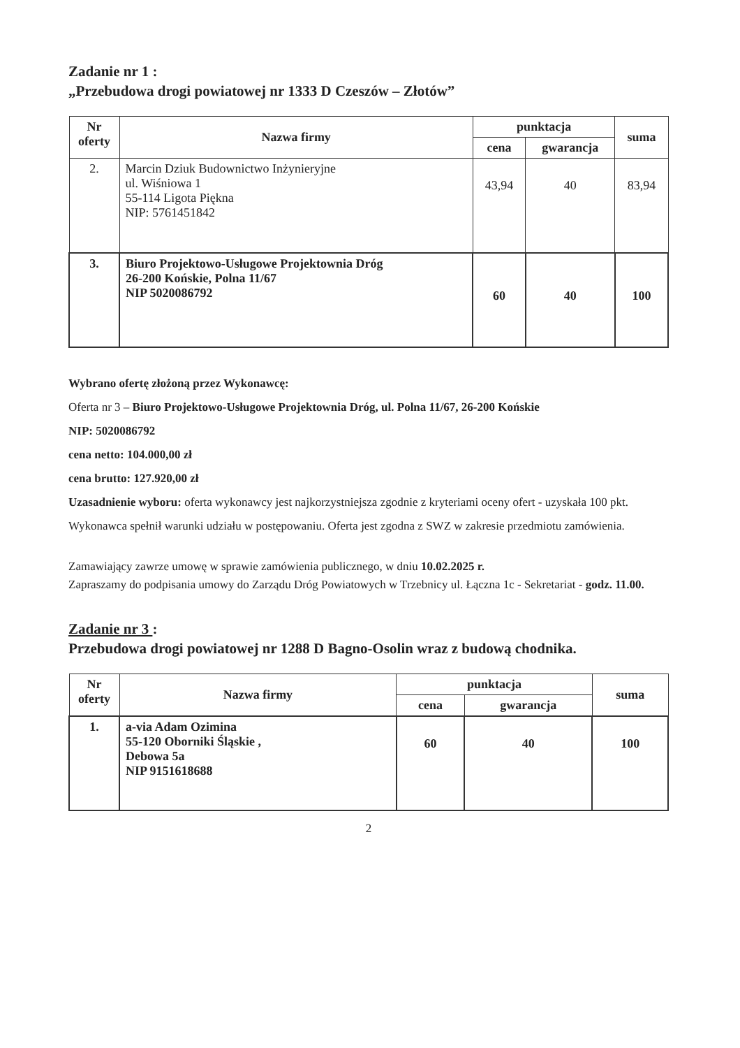Zadanie nr 1 :
„Przebudowa drogi powiatowej nr 1333 D Czeszów – Złotów”
| Nr oferty | Nazwa firmy | punktacja | | suma |
| --- | --- | --- | --- | --- |
| | | cena | gwarancja | |
| 2. | Marcin Dziuk Budownictwo Inżynieryjne ul. Wiśniowa 1 55-114 Ligota Piękna NIP: 5761451842 | 43,94 | 40 | 83,94 |
| 3. | Biuro Projektowo-Usługowe Projektownia Dróg 26-200 Końskie, Polna 11/67 NIP 5020086792 | 60 | 40 | 100 |
Wybrano ofertę złożoną przez Wykonawcę:
Oferta nr 3 – Biuro Projektowo-Usługowe Projektownia Dróg, ul. Polna 11/67, 26-200 Końskie
NIP: 5020086792
cena netto: 104.000,00 zł
cena brutto: 127.920,00 zł
Uzasadnienie wyboru: oferta wykonawcy jest najkorzystniejsza zgodnie z kryteriami oceny ofert - uzyskała 100 pkt. Wykonawca spełnił warunki udziału w postępowaniu. Oferta jest zgodna z SWZ w zakresie przedmiotu zamówienia.
Zamawiający zawrze umowę w sprawie zamówienia publicznego, w dniu 10.02.2025 r.
Zapraszamy do podpisania umowy do Zarządu Dróg Powiatowych w Trzebnicy ul. Łączna 1c - Sekretariat - godz. 11.00.
Zadanie nr 3 :
Przebudowa drogi powiatowej nr 1288 D Bagno-Osolin wraz z budową chodnika.
| Nr oferty | Nazwa firmy | punktacja | | suma |
| --- | --- | --- | --- | --- |
| | | cena | gwarancja | |
| 1. | a-via Adam Ozimina 55-120 Oborniki Śląskie , Debowa 5a NIP 9151618688 | 60 | 40 | 100 |
2